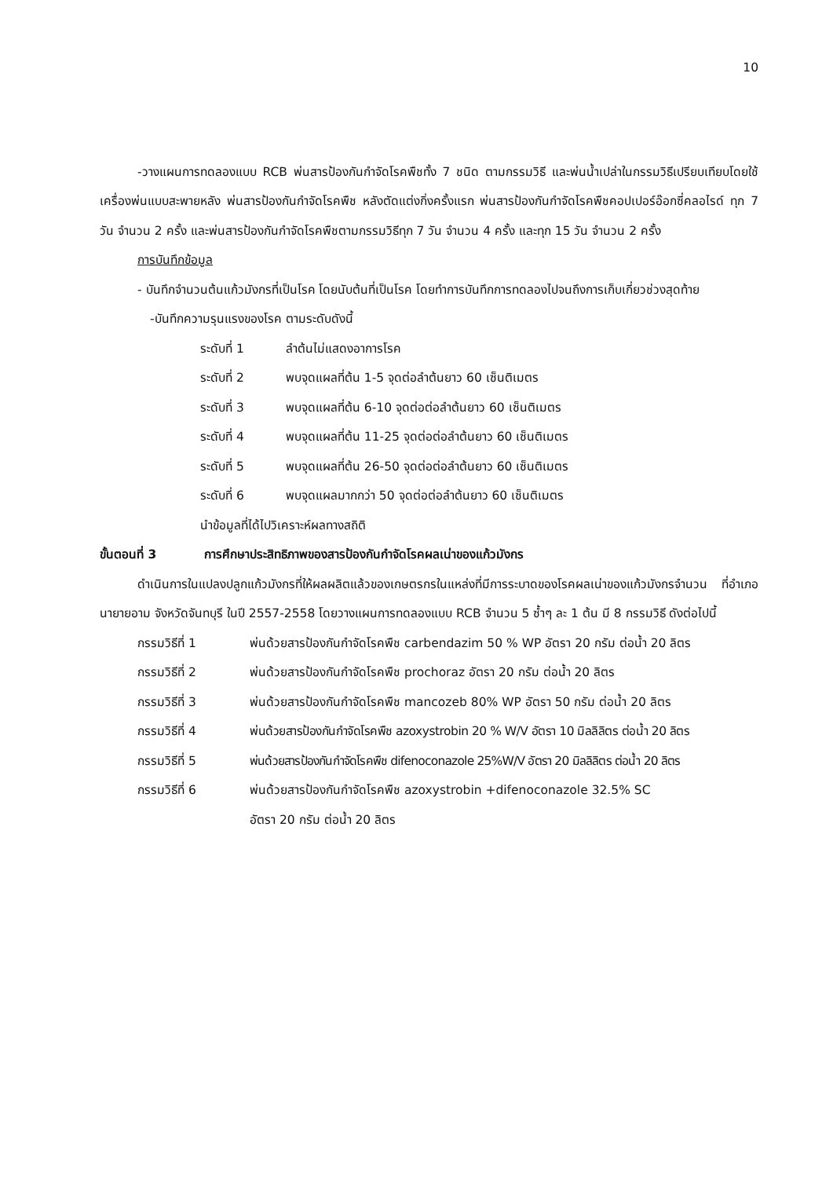10
-วางแผนการทดลองแบบ RCB พ่นสารป้องกันกำจัดโรคพืชทั้ง 7 ชนิด ตามกรรมวิธี และพ่นน้ำเปล่าในกรรมวิธีเปรียบเทียบโดยใช้เครื่องพ่นแบบสะพายหลัง พ่นสารป้องกันกำจัดโรคพืช หลังตัดแต่งกิ่งครั้งแรก พ่นสารป้องกันกำจัดโรคพืชคอปเปอร์อ๊อกซี่คลอไรด์ ทุก 7 วัน จำนวน 2 ครั้ง และพ่นสารป้องกันกำจัดโรคพืชตามกรรมวิธีทุก 7 วัน จำนวน 4 ครั้ง และทุก 15 วัน จำนวน 2 ครั้ง
การบันทึกข้อมูล
- บันทึกจำนวนต้นแก้วมังกรที่เป็นโรค โดยนับต้นที่เป็นโรค โดยทำการบันทึกการทดลองไปจนถึงการเก็บเกี่ยวช่วงสุดท้าย
-บันทึกความรุนแรงของโรค ตามระดับดังนี้
ระดับที่ 1 ลำต้นไม่แสดงอาการโรค
ระดับที่ 2 พบจุดแผลที่ต้น 1-5 จุดต่อลำต้นยาว 60 เซ็นติเมตร
ระดับที่ 3 พบจุดแผลที่ต้น 6-10 จุดต่อต่อลำต้นยาว 60 เซ็นติเมตร
ระดับที่ 4 พบจุดแผลที่ต้น 11-25 จุดต่อต่อลำต้นยาว 60 เซ็นติเมตร
ระดับที่ 5 พบจุดแผลที่ต้น 26-50 จุดต่อต่อลำต้นยาว 60 เซ็นติเมตร
ระดับที่ 6 พบจุดแผลมากกว่า 50 จุดต่อต่อลำต้นยาว 60 เซ็นติเมตร
นำข้อมูลที่ได้ไปวิเคราะห์ผลทางสถิติ
ขั้นตอนที่ 3 การศึกษาประสิทธิภาพของสารป้องกันกำจัดโรคผลเน่าของแก้วมังกร
ดำเนินการในแปลงปลูกแก้วมังกรที่ให้ผลผลิตแล้วของเกษตรกรในแหล่งที่มีการระบาดของโรคผลเน่าของแก้วมังกรจำนวน ที่อำเภอนายายอาม จังหวัดจันทบุรี ในปี 2557-2558 โดยวางแผนการทดลองแบบ RCB จำนวน 5 ซ้ำๆ ละ 1 ต้น มี 8 กรรมวิธี ดังต่อไปนี้
กรรมวิธีที่ 1 พ่นด้วยสารป้องกันกำจัดโรคพืช carbendazim 50 % WP อัตรา 20 กรัม ต่อน้ำ 20 ลิตร
กรรมวิธีที่ 2 พ่นด้วยสารป้องกันกำจัดโรคพืช prochoraz อัตรา 20 กรัม ต่อน้ำ 20 ลิตร
กรรมวิธีที่ 3 พ่นด้วยสารป้องกันกำจัดโรคพืช mancozeb 80% WP อัตรา 50 กรัม ต่อน้ำ 20 ลิตร
กรรมวิธีที่ 4 พ่นด้วยสารป้องกันกำจัดโรคพืช azoxystrobin 20 % W/V อัตรา 10 มิลลิลิตร ต่อน้ำ 20 ลิตร
กรรมวิธีที่ 5 พ่นด้วยสารป้องกันกำจัดโรคพืช difenoconazole 25%W/V อัตรา 20 มิลลิลิตร ต่อน้ำ 20 ลิตร
กรรมวิธีที่ 6 พ่นด้วยสารป้องกันกำจัดโรคพืช azoxystrobin +difenoconazole 32.5% SC
อัตรา 20 กรัม ต่อน้ำ 20 ลิตร